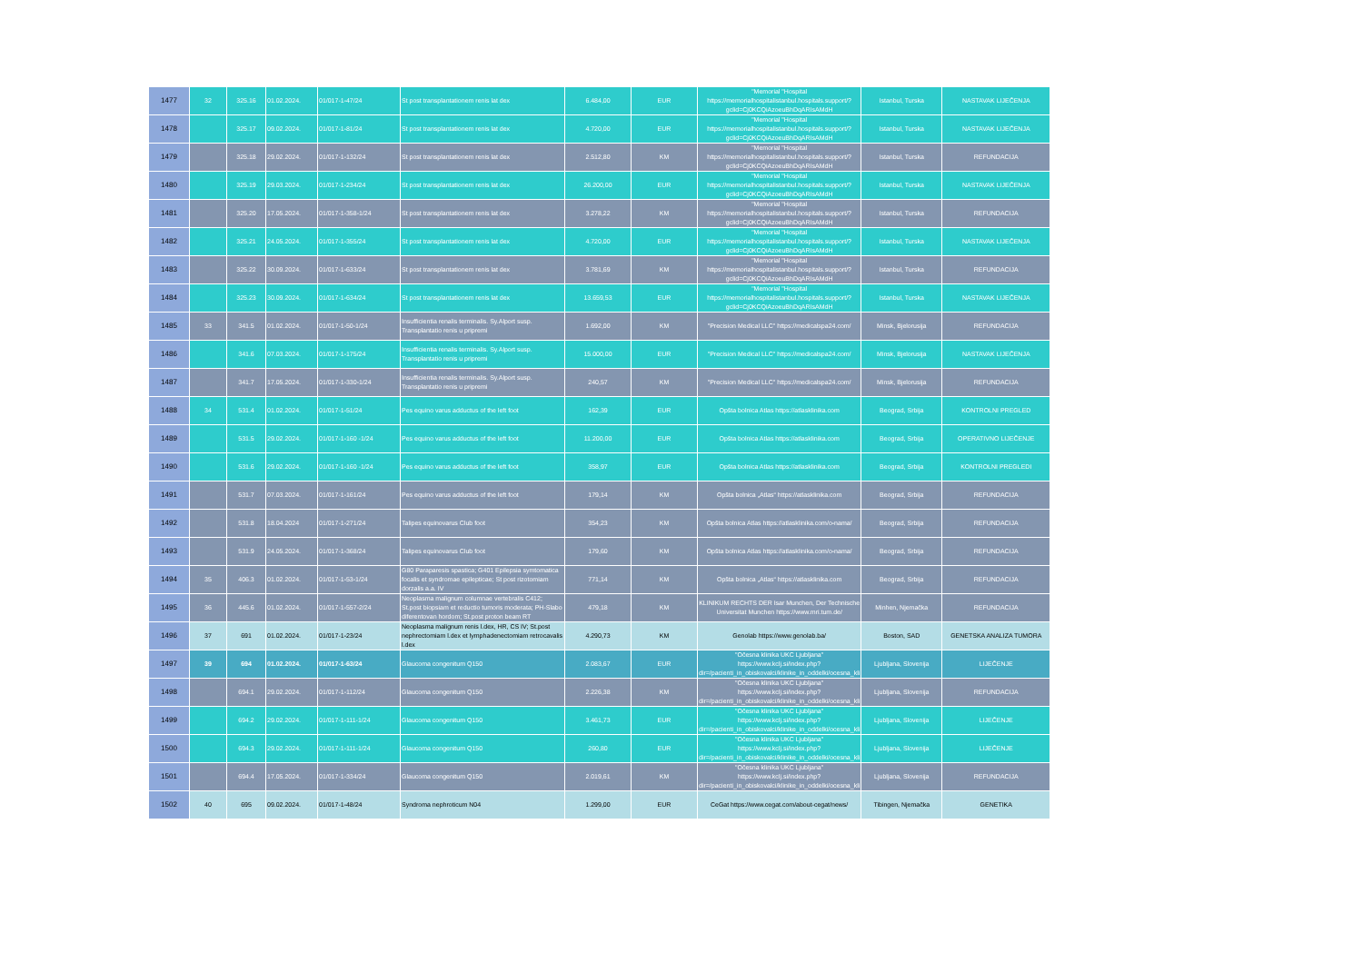| 1477 | 32 | 325.16 | 01.02.2024. | 01/017-1-47/24 | St post transplantationem renis lat dex | 6.484,00 | EUR | "Memorial "Hospital https://memorialhospitalistanbul.hospitals.support/?gclid=Cj0KCQiAzoeuBhDqARIsAMdH | Istanbul, Turska | NASTAVAK LIJEČENJA |
| 1478 | | 325.17 | 09.02.2024. | 01/017-1-81/24 | St post transplantationem renis lat dex | 4.720,00 | EUR | "Memorial "Hospital https://memorialhospitalistanbul.hospitals.support/?gclid=Cj0KCQiAzoeuBhDqARIsAMdH | Istanbul, Turska | NASTAVAK LIJEČENJA |
| 1479 | | 325.18 | 29.02.2024. | 01/017-1-132/24 | St post transplantationem renis lat dex | 2.512,80 | KM | "Memorial "Hospital https://memorialhospitalistanbul.hospitals.support/?gclid=Cj0KCQiAzoeuBhDqARIsAMdH | Istanbul, Turska | REFUNDACIJA |
| 1480 | | 325.19 | 29.03.2024. | 01/017-1-234/24 | St post transplantationem renis lat dex | 26.200,00 | EUR | "Memorial "Hospital https://memorialhospitalistanbul.hospitals.support/?gclid=Cj0KCQiAzoeuBhDqARIsAMdH | Istanbul, Turska | NASTAVAK LIJEČENJA |
| 1481 | | 325.20 | 17.05.2024. | 01/017-1-358-1/24 | St post transplantationem renis lat dex | 3.278,22 | KM | "Memorial "Hospital https://memorialhospitalistanbul.hospitals.support/?gclid=Cj0KCQiAzoeuBhDqARIsAMdH | Istanbul, Turska | REFUNDACIJA |
| 1482 | | 325.21 | 24.05.2024. | 01/017-1-355/24 | St post transplantationem renis lat dex | 4.720,00 | EUR | "Memorial "Hospital https://memorialhospitalistanbul.hospitals.support/?gclid=Cj0KCQiAzoeuBhDqARIsAMdH | Istanbul, Turska | NASTAVAK LIJEČENJA |
| 1483 | | 325.22 | 30.09.2024. | 01/017-1-633/24 | St post transplantationem renis lat dex | 3.781,69 | KM | "Memorial "Hospital https://memorialhospitalistanbul.hospitals.support/?gclid=Cj0KCQiAzoeuBhDqARIsAMdH | Istanbul, Turska | REFUNDACIJA |
| 1484 | | 325.23 | 30.09.2024. | 01/017-1-634/24 | St post transplantationem renis lat dex | 13.659,53 | EUR | "Memorial "Hospital https://memorialhospitalistanbul.hospitals.support/?gclid=Cj0KCQiAzoeuBhDqARIsAMdH | Istanbul, Turska | NASTAVAK LIJEČENJA |
| 1485 | 33 | 341.5 | 01.02.2024. | 01/017-1-50-1/24 | Insufficientia renalis terminalis. Sy.Alport susp. Transplantatio renis u pripremi | 1.692,00 | KM | "Precision Medical LLC" https://medicalspa24.com/ | Minsk, Bjelorusija | REFUNDACIJA |
| 1486 | | 341.6 | 07.03.2024. | 01/017-1-175/24 | Insufficientia renalis terminalis. Sy.Alport susp. Transplantatio renis u pripremi | 15.000,00 | EUR | "Precision Medical LLC" https://medicalspa24.com/ | Minsk, Bjelorusija | NASTAVAK LIJEČENJA |
| 1487 | | 341.7 | 17.05.2024. | 01/017-1-330-1/24 | Insufficientia renalis terminalis. Sy.Alport susp. Transplantatio renis u pripremi | 240,57 | KM | "Precision Medical LLC" https://medicalspa24.com/ | Minsk, Bjelorusija | REFUNDACIJA |
| 1488 | 34 | 531.4 | 01.02.2024. | 01/017-1-51/24 | Pes equino varus adductus of the left foot | 162,39 | EUR | Opšta bolnica Atlas https://atlasklinika.com | Beograd, Srbija | KONTROLNI PREGLED |
| 1489 | | 531.5 | 29.02.2024. | 01/017-1-160 -1/24 | Pes equino varus adductus of the left foot | 11.200,00 | EUR | Opšta bolnica Atlas https://atlasklinika.com | Beograd, Srbija | OPERATIVNO LIJEČENJE |
| 1490 | | 531.6 | 29.02.2024. | 01/017-1-160 -1/24 | Pes equino varus adductus of the left foot | 358,97 | EUR | Opšta bolnica Atlas https://atlasklinika.com | Beograd, Srbija | KONTROLNI PREGLEDI |
| 1491 | | 531.7 | 07.03.2024. | 01/017-1-161/24 | Pes equino varus adductus of the left foot | 179,14 | KM | Opšta bolnica „Atlas“ https://atlasklinika.com | Beograd, Srbija | REFUNDACIJA |
| 1492 | | 531.8 | 18.04.2024 | 01/017-1-271/24 | Talipes equinovarus Club foot | 354,23 | KM | Opšta bolnica Atlas https://atlasklinika.com/o-nama/ | Beograd, Srbija | REFUNDACIJA |
| 1493 | | 531.9 | 24.05.2024. | 01/017-1-368/24 | Talipes equinovarus Club foot | 179,60 | KM | Opšta bolnica Atlas https://atlasklinika.com/o-nama/ | Beograd, Srbija | REFUNDACIJA |
| 1494 | 35 | 406.3 | 01.02.2024. | 01/017-1-53-1/24 | G80 Paraparesis spastica; G401 Epilepsia symtomatica focalis et syndromae epilepticae; St post rizotomiam dorzalis a.a. IV | 771,14 | KM | Opšta bolnica „Atlas“ https://atlasklinika.com | Beograd, Srbija | REFUNDACIJA |
| 1495 | 36 | 445.6 | 01.02.2024. | 01/017-1-557-2/24 | Neoplasma malignum columnae vertebralis C412; St.post biopsiam et reductio tumoris moderata; PH-Slabo diferentovan hordom; St.post proton beam RT | 479,18 | KM | KLINIKUM RECHTS DER Isar Munchen, Der Technische Universitat Munchen https://www.mri.tum.de/ | Minhen, Njemačka | REFUNDACIJA |
| 1496 | 37 | 691 | 01.02.2024. | 01/017-1-23/24 | Neoplasma malignum renis l.dex, HR, CS IV; St.post nephrectomiam l.dex et lymphadenectomiam retrocavalis l.dex | 4.290,73 | KM | Genolab https://www.genolab.ba/ | Boston, SAD | GENETSKA ANALIZA TUMORA |
| 1497 | 39 | 694 | 01.02.2024. | 01/017-1-63/24 | Glaucoma congenitum Q150 | 2.083,67 | EUR | "Očesna klinika UKC Ljubljana" https://www.kclj.si/index.php?dir=/pacienti_in_obiskovalci/klinike_in_oddelki/ocesna_kli | Ljubljana, Slovenija | LIJEČENJE |
| 1498 | | 694.1 | 29.02.2024. | 01/017-1-112/24 | Glaucoma congenitum Q150 | 2.226,38 | KM | "Očesna klinika UKC Ljubljana" https://www.kclj.si/index.php?dir=/pacienti_in_obiskovalci/klinike_in_oddelki/ocesna_kli | Ljubljana, Slovenija | REFUNDACIJA |
| 1499 | | 694.2 | 29.02.2024. | 01/017-1-111-1/24 | Glaucoma congenitum Q150 | 3.461,73 | EUR | "Očesna klinika UKC Ljubljana" https://www.kclj.si/index.php?dir=/pacienti_in_obiskovalci/klinike_in_oddelki/ocesna_kli | Ljubljana, Slovenija | LIJEČENJE |
| 1500 | | 694.3 | 29.02.2024. | 01/017-1-111-1/24 | Glaucoma congenitum Q150 | 260,80 | EUR | "Očesna klinika UKC Ljubljana" https://www.kclj.si/index.php?dir=/pacienti_in_obiskovalci/klinike_in_oddelki/ocesna_kli | Ljubljana, Slovenija | LIJEČENJE |
| 1501 | | 694.4 | 17.05.2024. | 01/017-1-334/24 | Glaucoma congenitum Q150 | 2.019,61 | KM | "Očesna klinika UKC Ljubljana" https://www.kclj.si/index.php?dir=/pacienti_in_obiskovalci/klinike_in_oddelki/ocesna_kli | Ljubljana, Slovenija | REFUNDACIJA |
| 1502 | 40 | 695 | 09.02.2024. | 01/017-1-48/24 | Syndroma nephroticum N04 | 1.299,00 | EUR | CeGat https://www.cegat.com/about-cegat/news/ | Tibingen, Njemačka | GENETIKA |